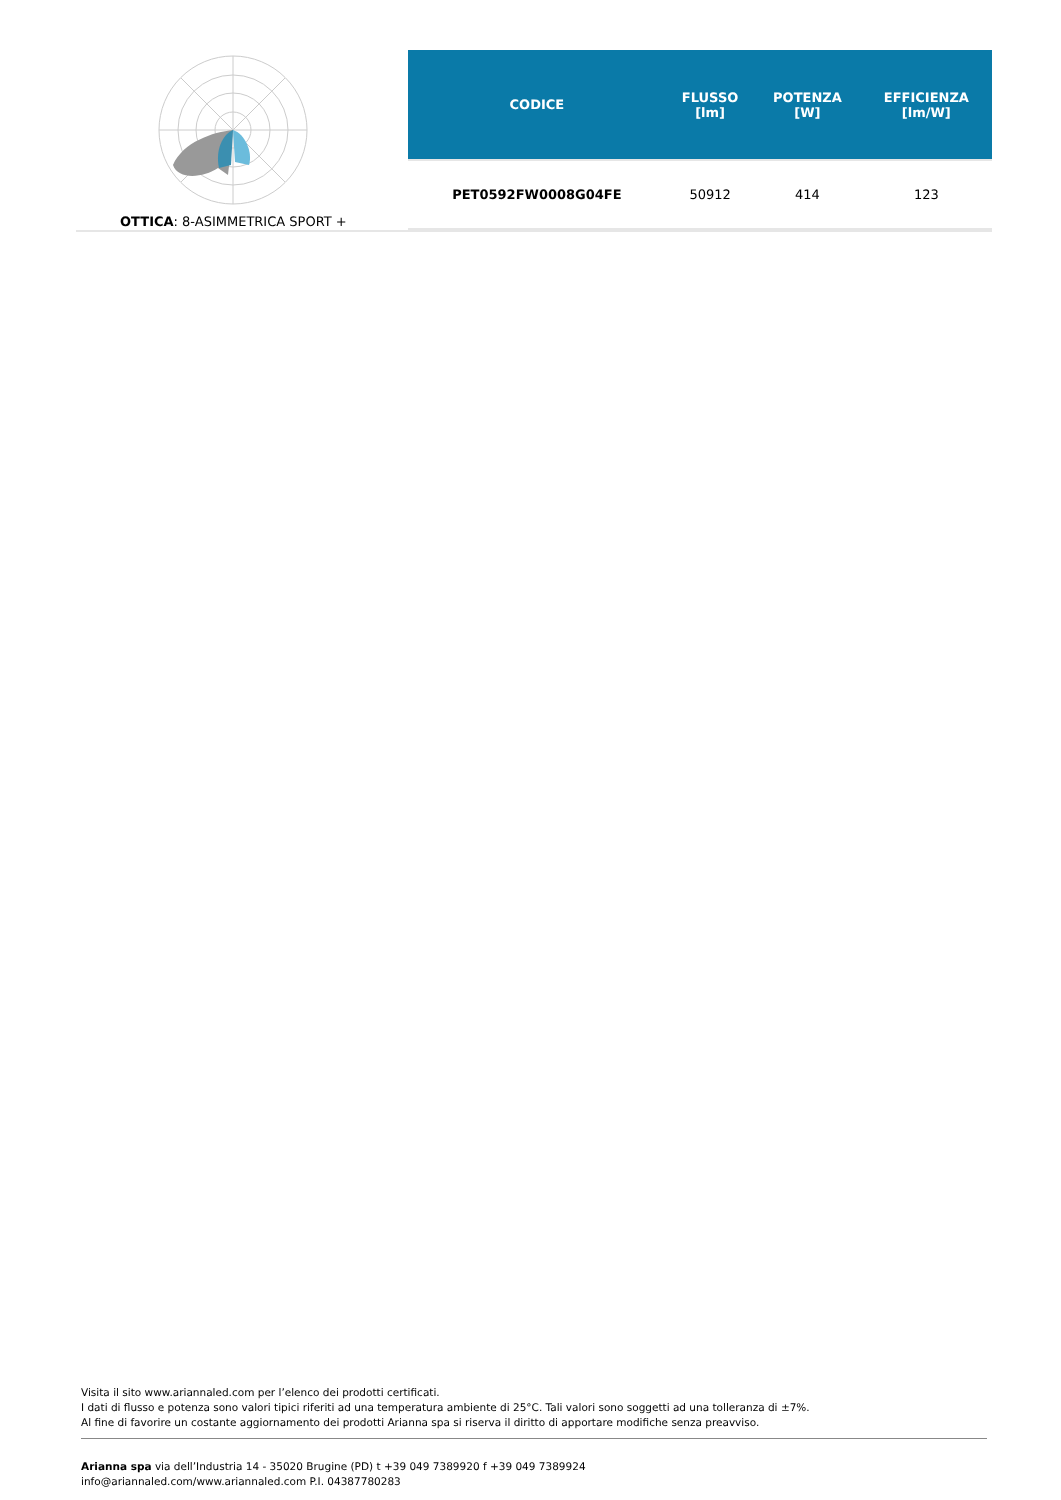OTTICA: 8-ASIMMETRICA SPORT +
| CODICE | FLUSSO [lm] | POTENZA [W] | EFFICIENZA [lm/W] |
| --- | --- | --- | --- |
| PET0592FW0008G04FE | 50912 | 414 | 123 |
Visita il sito www.ariannaled.com per l’elenco dei prodotti certificati.
I dati di flusso e potenza sono valori tipici riferiti ad una temperatura ambiente di 25°C. Tali valori sono soggetti ad una tolleranza di ±7%.
Al fine di favorire un costante aggiornamento dei prodotti Arianna spa si riserva il diritto di apportare modifiche senza preavviso.
Arianna spa via dell’Industria 14 - 35020 Brugine (PD) t +39 049 7389920 f +39 049 7389924
info@ariannaled.com/www.ariannaled.com P.I. 04387780283